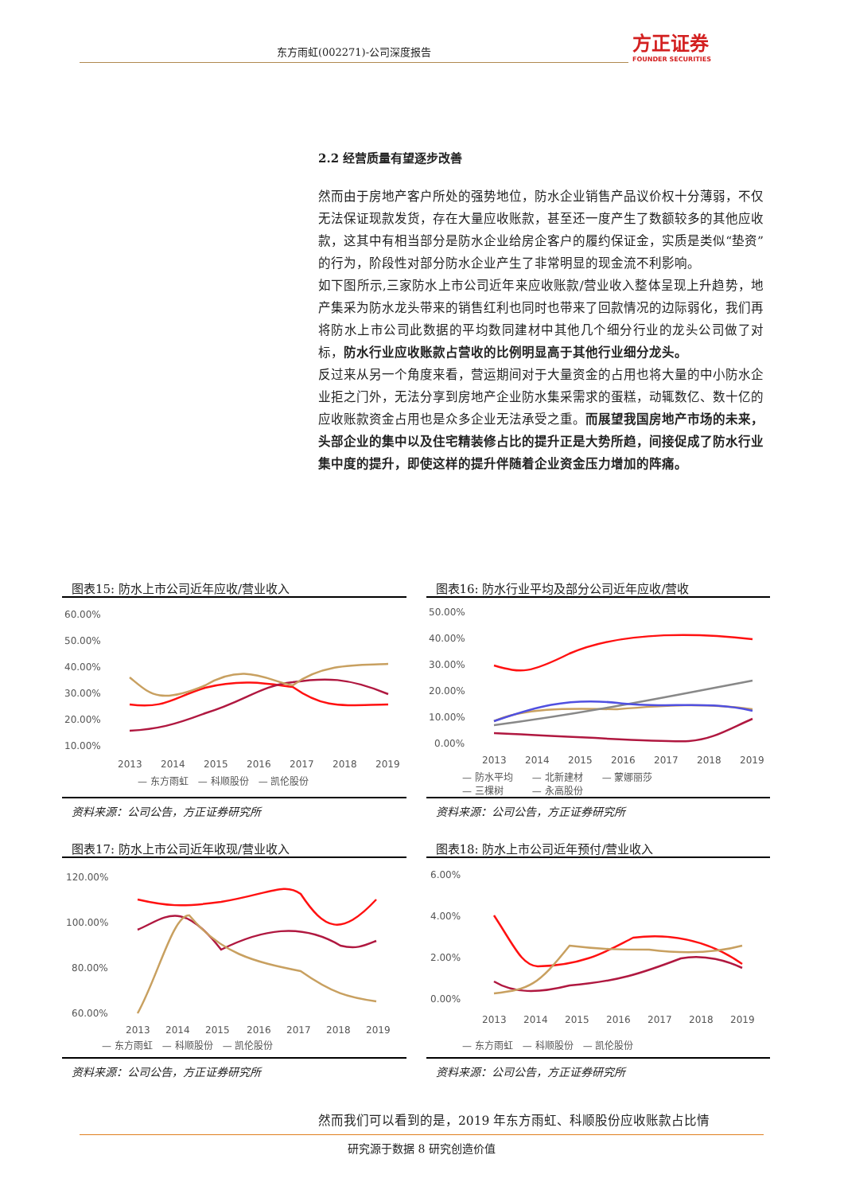东方雨虹(002271)-公司深度报告 方正证券
FOUNDER SECURITIES
2.2 经营质量有望逐步改善
然而由于房地产客户所处的强势地位，防水企业销售产品议价权十分薄弱，不仅无法保证现款发货，存在大量应收账款，甚至还一度产生了数额较多的其他应收款，这其中有相当部分是防水企业给房企客户的履约保证金，实质是类似“垫资”的行为，阶段性对部分防水企业产生了非常明显的现金流不利影响。
如下图所示,三家防水上市公司近年来应收账款/营业收入整体呈现上升趋势，地产集采为防水龙头带来的销售红利也同时也带来了回款情况的边际弱化，我们再将防水上市公司此数据的平均数同建材中其他几个细分行业的龙头公司做了对标，防水行业应收账款占营收的比例明显高于其他行业细分龙头。
反过来从另一个角度来看，营运期间对于大量资金的占用也将大量的中小防水企业拒之门外，无法分享到房地产企业防水集采需求的蛋糕，动辄数亿、数十亿的应收账款资金占用也是众多企业无法承受之重。而展望我国房地产市场的未来，头部企业的集中以及住宅精装修占比的提升正是大势所趋，间接促成了防水行业集中度的提升，即使这样的提升伴随着企业资金压力增加的阵痛。
图表15: 防水上市公司近年应收/营业收入
60.00%
50.00%
40.00%
30.00%
20.00%
10.00%
2013
2014
2015
2016
2017
2018
2019
— 东方雨虹　— 科顺股份　— 凯伦股份
资料来源：公司公告，方正证券研究所
图表16: 防水行业平均及部分公司近年应收/营收
50.00%
40.00%
30.00%
20.00%
10.00%
0.00%
2013
2014
2015
2016
2017
2018
2019
— 防水平均　　— 北新建材　　— 蒙娜丽莎
— 三棵树　　　— 永高股份
资料来源：公司公告，方正证券研究所
图表17: 防水上市公司近年收现/营业收入
120.00%
100.00%
80.00%
60.00%
2013
2014
2015
2016
2017
2018
2019
— 东方雨虹　— 科顺股份　— 凯伦股份
资料来源：公司公告，方正证券研究所
图表18: 防水上市公司近年预付/营业收入
6.00%
4.00%
2.00%
0.00%
2013
2014
2015
2016
2017
2018
2019
— 东方雨虹　— 科顺股份　— 凯伦股份
资料来源：公司公告，方正证券研究所
然而我们可以看到的是，2019 年东方雨虹、科顺股份应收账款占比情
研究源于数据 8 研究创造价值